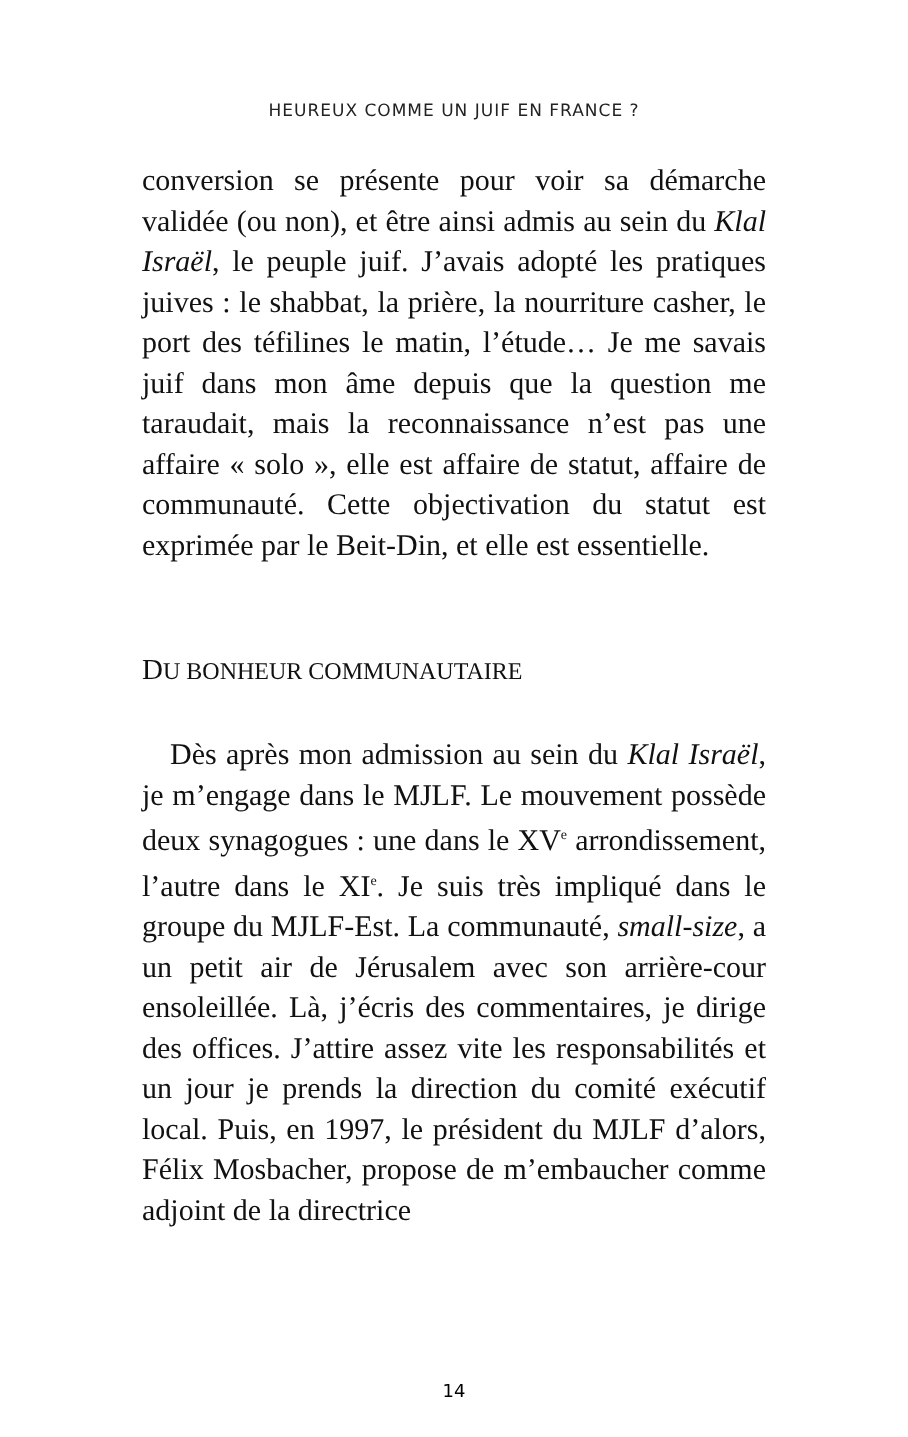HEUREUX COMME UN JUIF EN FRANCE ?
conversion se présente pour voir sa démarche validée (ou non), et être ainsi admis au sein du Klal Israël, le peuple juif. J’avais adopté les pratiques juives : le shabbat, la prière, la nourriture casher, le port des téfilines le matin, l’étude… Je me savais juif dans mon âme depuis que la question me taraudait, mais la reconnaissance n’est pas une affaire « solo », elle est affaire de statut, affaire de communauté. Cette objectivation du statut est exprimée par le Beit-Din, et elle est essentielle.
DU BONHEUR COMMUNAUTAIRE
Dès après mon admission au sein du Klal Israël, je m’engage dans le MJLF. Le mouvement possède deux synagogues : une dans le XV<sup>e</sup> arrondissement, l’autre dans le XI<sup>e</sup>. Je suis très impliqué dans le groupe du MJLF-Est. La communauté, small-size, a un petit air de Jérusalem avec son arrière-cour ensoleillée. Là, j’écris des commentaires, je dirige des offices. J’attire assez vite les responsabilités et un jour je prends la direction du comité exécutif local. Puis, en 1997, le président du MJLF d’alors, Félix Mosbacher, propose de m’embaucher comme adjoint de la directrice
14